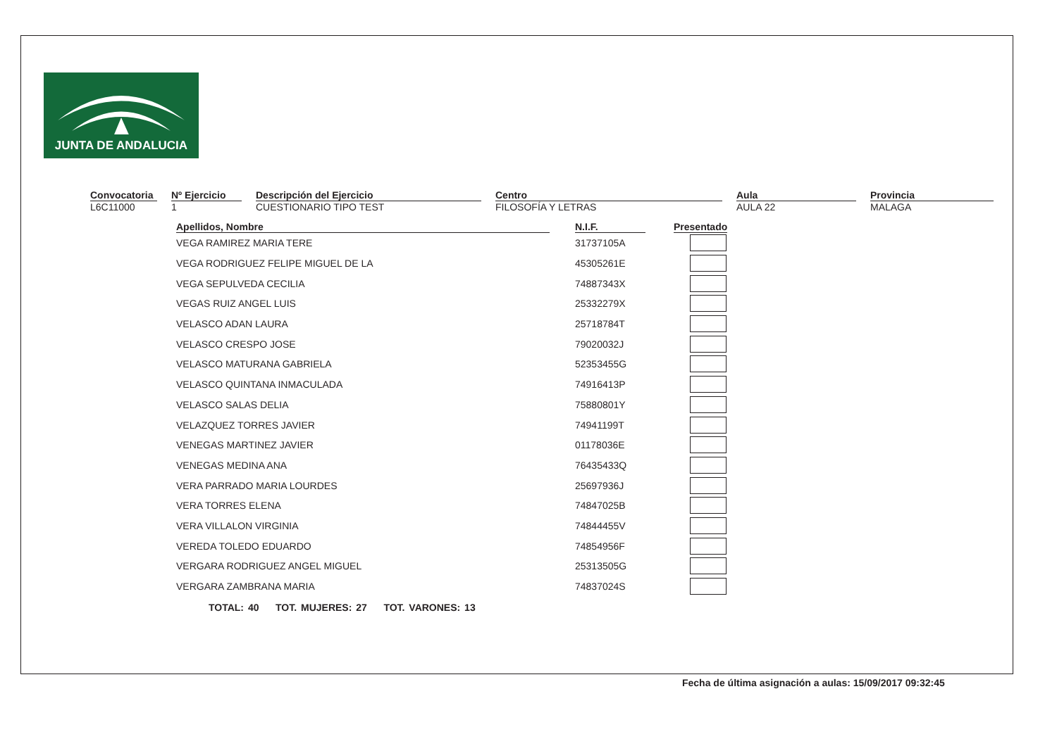JUNTA DE ANDALUCIA
Convocatoria
L6C11000
Nº Ejercicio
1
Descripción del Ejercicio
CUESTIONARIO TIPO TEST
Centro
FILOSOFÍA Y LETRAS
Aula
AULA 22
Provincia
MALAGA
| Apellidos, Nombre | N.I.F. | Presentado |
| --- | --- | --- |
| VEGA RAMIREZ MARIA TERE | 31737105A | |
| VEGA RODRIGUEZ FELIPE MIGUEL DE LA | 45305261E | |
| VEGA SEPULVEDA CECILIA | 74887343X | |
| VEGAS RUIZ ANGEL LUIS | 25332279X | |
| VELASCO ADAN LAURA | 25718784T | |
| VELASCO CRESPO JOSE | 79020032J | |
| VELASCO MATURANA GABRIELA | 52353455G | |
| VELASCO QUINTANA INMACULADA | 74916413P | |
| VELASCO SALAS DELIA | 75880801Y | |
| VELAZQUEZ TORRES JAVIER | 74941199T | |
| VENEGAS MARTINEZ JAVIER | 01178036E | |
| VENEGAS MEDINA ANA | 76435433Q | |
| VERA PARRADO MARIA LOURDES | 25697936J | |
| VERA TORRES ELENA | 74847025B | |
| VERA VILLALON VIRGINIA | 74844455V | |
| VEREDA TOLEDO EDUARDO | 74854956F | |
| VERGARA RODRIGUEZ ANGEL MIGUEL | 25313505G | |
| VERGARA ZAMBRANA MARIA | 74837024S | |
TOTAL: 40 TOT. MUJERES: 27 TOT. VARONES: 13
Fecha de última asignación a aulas: 15/09/2017 09:32:45